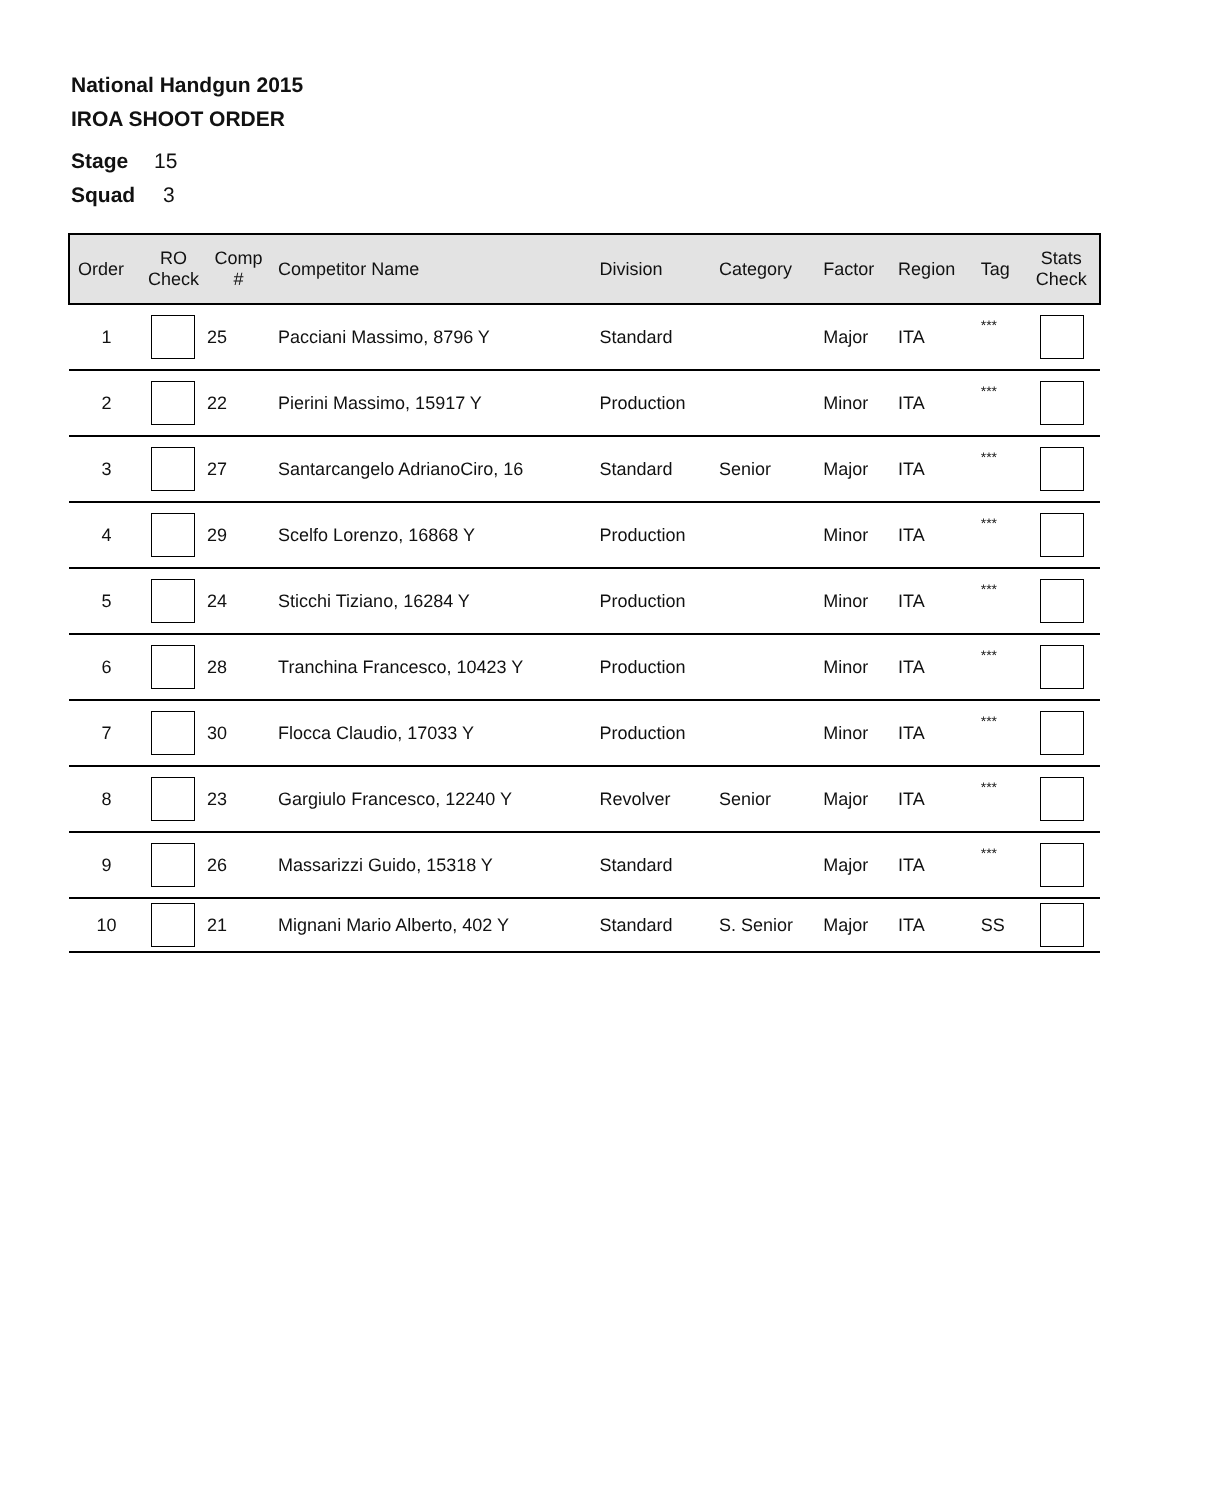National Handgun 2015
IROA SHOOT ORDER
Stage 15
Squad 3
| Order | RO Check | Comp # | Competitor Name | Division | Category | Factor | Region | Tag | Stats Check |
| --- | --- | --- | --- | --- | --- | --- | --- | --- | --- |
| 1 | | 25 | Pacciani Massimo, 8796 Y | Standard | | Major | ITA | *** | |
| 2 | | 22 | Pierini Massimo, 15917 Y | Production | | Minor | ITA | *** | |
| 3 | | 27 | Santarcangelo AdrianoCiro, 16 | Standard | Senior | Major | ITA | *** | |
| 4 | | 29 | Scelfo Lorenzo, 16868 Y | Production | | Minor | ITA | *** | |
| 5 | | 24 | Sticchi Tiziano, 16284 Y | Production | | Minor | ITA | *** | |
| 6 | | 28 | Tranchina Francesco, 10423 Y | Production | | Minor | ITA | *** | |
| 7 | | 30 | Flocca Claudio, 17033 Y | Production | | Minor | ITA | *** | |
| 8 | | 23 | Gargiulo Francesco, 12240 Y | Revolver | Senior | Major | ITA | *** | |
| 9 | | 26 | Massarizzi Guido, 15318 Y | Standard | | Major | ITA | *** | |
| 10 | | 21 | Mignani Mario Alberto, 402 Y | Standard | S. Senior | Major | ITA | SS | |